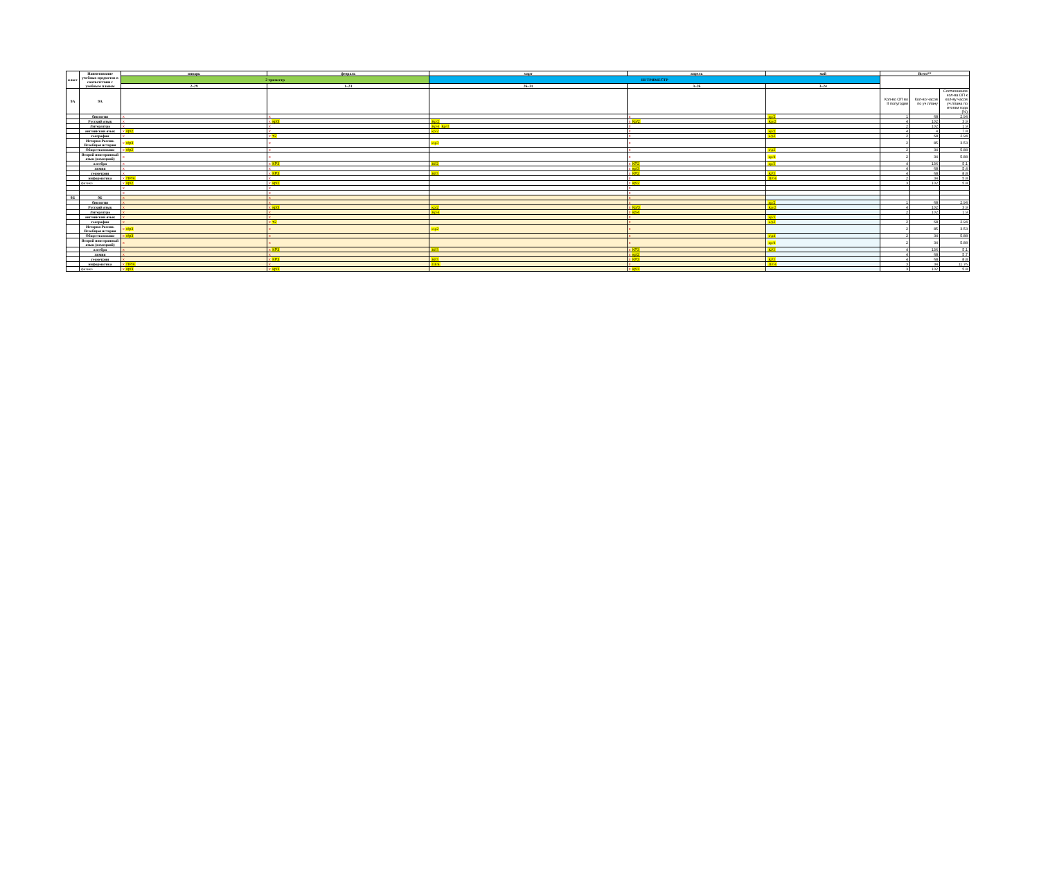| класс | Наименование учебных предметов в соответствии с учебным планом | январь | февраль | март | апрель | май | Всего** | | |
| --- | --- | --- | --- | --- | --- | --- | --- | --- | --- |
| | | 2 триместр | | III ТРИМЕСТР | | | | | |
| | | 2–29 | 1–23 | 26–31 | 3–26 | 3–24 | | | |
| 9А | 9А | | | | | | Кол-во ОП во II полугодии | Кол-во часов по уч.плану | Соотношение кол-ва ОП к кол-ву часов уч.плана по итогам года (%) |
| | биология | x | x | | x | кр/2 | 1 | 68 | 2.94 |
| | Русский язык | x | x кр/3 | Кр/2 | x Кр/2 | Кр/2 | 4 | 102 | 3.9 |
| | Литература | x | x | Кр/4 Кр/3 | x | | 2 | 102 | 1.9 |
| | английский язык | x кр/2 | x | кр/2 | x | кр/2 | 4 | 4 | 7.8 |
| | география | x | x т2 | | x | к/р2 | 2 | 68 | 2.94 |
| | История России. Всеобщая история | x к\р3 | x | к\р3 | x | | 2 | 85 | 3.53 |
| | Обществознание | x к\р2 | x | | x | к\р2 | 2 | 34 | 5.88 |
| | Второй иностранный язык (немецкий) | x | x | | x | кр/4 | 2 | 34 | 5.88 |
| | алгебра | x | x КР3 | КР2 | x КР2 | кр/3 | 4 | 136 | 5.1 |
| | химия | x | x | | x кр/3 | | 4 | 68 | 5.4 |
| | геометрия | x | x КР3 | КР3 | x КР2 | КР3 | 4 | 68 | 8.8 |
| | информатика | x ПР/4 | x | | x | ПР/4 | 2 | 34 | 5.8 |
| | физика | x кр/2 | x кр/2 | | x кр/2 | | 3 | 102 | 5.8 |
| | | x | x | | x | | | | |
| | | x | x | | x | | | | |
| 9Б | 9Б | x | x | | x | | | | |
| | биология | x | x | | x | кр/2 | 1 | 68 | 2.94 |
| | Русский язык | x | x кр/3 | кр/2 | x Кр/3 | Кр/2 | 4 | 102 | 3.9 |
| | Литература | x | x | Кр/4 | x кр/4 | | 2 | 102 | 1.9 |
| | английский язык | x | x | | x | кр/3 | | | |
| | география | x | x т2 | | x | к/р2 | 2 | 68 | 2.94 |
| | История России. Всеобщая история | x к\р3 | x | к\р2 | x | | 2 | 85 | 3.53 |
| | Обществознание | x к\р3 | x | | x | к\р4 | 2 | 34 | 5.88 |
| | Второй иностранный язык (немецкий) | x | x | | x | кр/4 | 2 | 34 | 5.88 |
| | алгебра | x | x КР3 | КР3 | x КР3 | КР3 | 4 | 136 | 5.1 |
| | химия | x | x | | x кр/2 | | 4 | 68 | 5.7 |
| | геометрия | x | x КР3 | КР3 | x КР3 | КР3 | 4 | 68 | 8.8 |
| | информатика | x ПР/4 | x | ПР/4 | x | ПР/4 | 3 | 34 | 11.76 |
| | физика | x кр/3 | x кр/3 | | x кр/3 | | 3 | 102 | 5.8 |